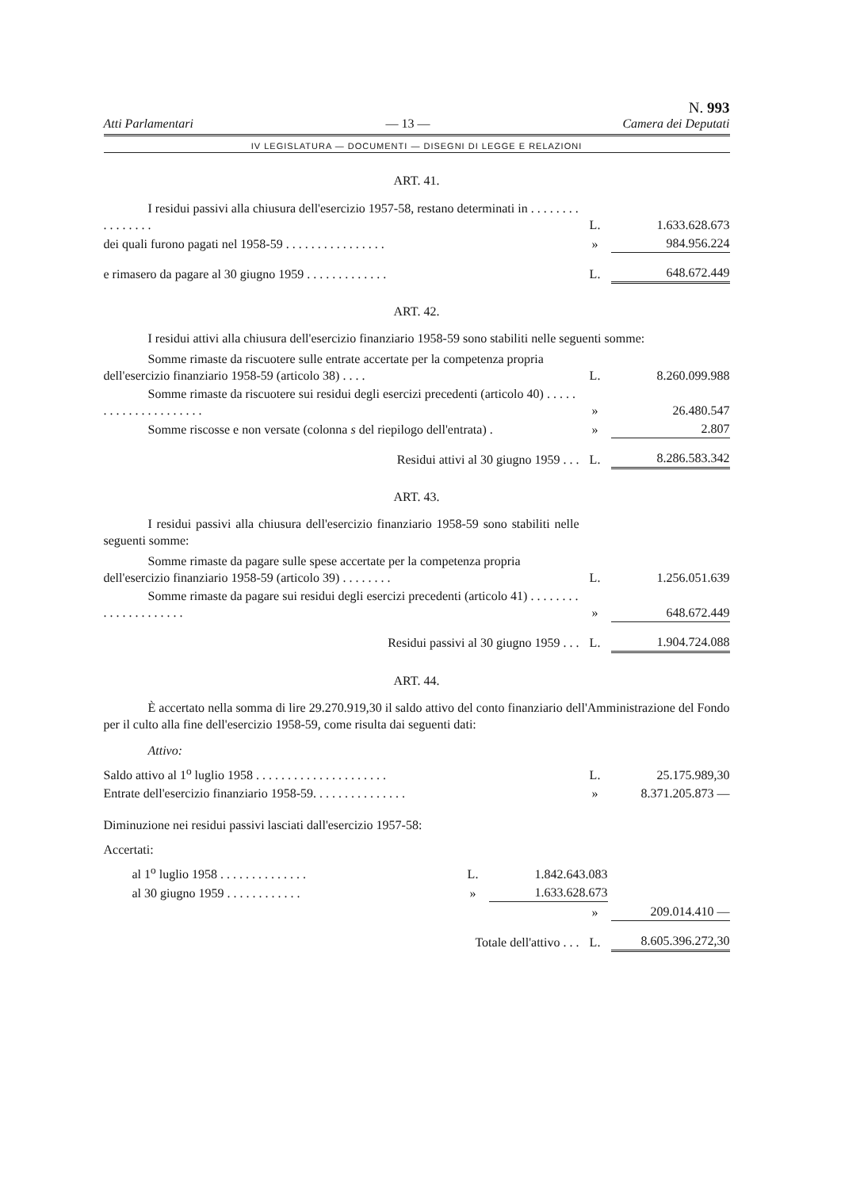Atti Parlamentari — 13 — N. 993
Camera dei Deputati
IV LEGISLATURA — DOCUMENTI — DISEGNI DI LEGGE E RELAZIONI
ART. 41.
| I residui passivi alla chiusura dell'esercizio 1957-58, restano determinati in . . . . . . . . . . . . . . . . | L. | 1.633.628.673 |
| dei quali furono pagati nel 1958-59 . . . . . . . . . . . . . . . . | » | 984.956.224 |
| e rimasero da pagare al 30 giugno 1959 . . . . . . . . . . . . . | L. | 648.672.449 |
ART. 42.
I residui attivi alla chiusura dell'esercizio finanziario 1958-59 sono stabiliti nelle seguenti somme:
| Somme rimaste da riscuotere sulle entrate accertate per la competenza propria dell'esercizio finanziario 1958-59 (articolo 38) . . . . | L. | 8.260.099.988 |
| Somme rimaste da riscuotere sui residui degli esercizi precedenti (articolo 40) . . . . . . . . . . . . . . . . . . . . . | » | 26.480.547 |
| Somme riscosse e non versate (colonna s del riepilogo dell'entrata) . | » | 2.807 |
| Residui attivi al 30 giugno 1959 . . . | L. | 8.286.583.342 |
ART. 43.
I residui passivi alla chiusura dell'esercizio finanziario 1958-59 sono stabiliti nelle seguenti somme:
| Somme rimaste da pagare sulle spese accertate per la competenza propria dell'esercizio finanziario 1958-59 (articolo 39) . . . . . . . . | L. | 1.256.051.639 |
| Somme rimaste da pagare sui residui degli esercizi precedenti (articolo 41) . . . . . . . . . . . . . . . . . . . . . | » | 648.672.449 |
| Residui passivi al 30 giugno 1959 . . . | L. | 1.904.724.088 |
ART. 44.
È accertato nella somma di lire 29.270.919,30 il saldo attivo del conto finanziario dell'Amministrazione del Fondo per il culto alla fine dell'esercizio 1958-59, come risulta dai seguenti dati:
Attivo:
| Saldo attivo al 1<sup>o</sup> luglio 1958 . . . . . . . . . . . . . . . . . . . . . | L. | 25.175.989,30 |
| Entrate dell'esercizio finanziario 1958-59. . . . . . . . . . . . . . . | » | 8.371.205.873 — |
Diminuzione nei residui passivi lasciati dall'esercizio 1957-58:
Accertati:
| al 1<sup>o</sup> luglio 1958 . . . . . . . . . . . . . . | L. | 1.842.643.083 |
| al 30 giugno 1959 . . . . . . . . . . . . | » | 1.633.628.673 |
| | » | 209.014.410 — |
| Totale dell'attivo . . . | L. | 8.605.396.272,30 |